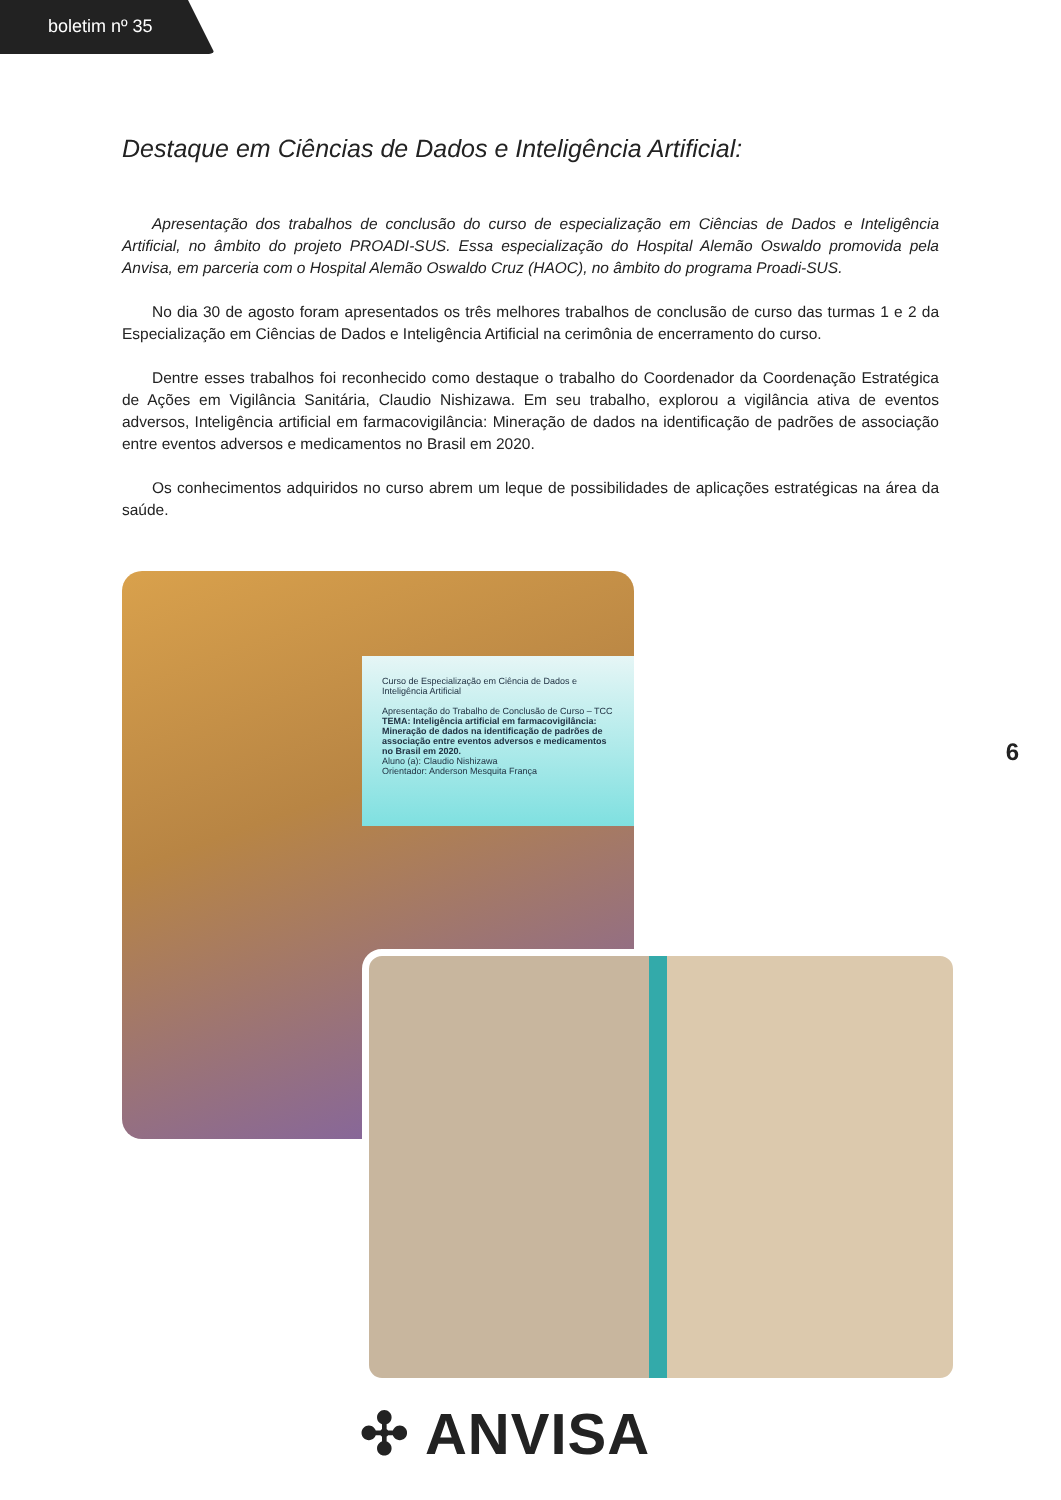boletim nº 35
Destaque em Ciências de Dados e Inteligência Artificial:
Apresentação dos trabalhos de conclusão do curso de especialização em Ciências de Dados e Inteligência Artificial, no âmbito do projeto PROADI-SUS. Essa especialização do Hospital Alemão Oswaldo promovida pela Anvisa, em parceria com o Hospital Alemão Oswaldo Cruz (HAOC), no âmbito do programa Proadi-SUS.
No dia 30 de agosto foram apresentados os três melhores trabalhos de conclusão de curso das turmas 1 e 2 da Especialização em Ciências de Dados e Inteligência Artificial na cerimônia de encerramento do curso.
Dentre esses trabalhos foi reconhecido como destaque o trabalho do Coordenador da Coordenação Estratégica de Ações em Vigilância Sanitária, Claudio Nishizawa. Em seu trabalho, explorou a vigilância ativa de eventos adversos, Inteligência artificial em farmacovigilância: Mineração de dados na identificação de padrões de associação entre eventos adversos e medicamentos no Brasil em 2020.
Os conhecimentos adquiridos no curso abrem um leque de possibilidades de aplicações estratégicas na área da saúde.
Curso de Especialização em Ciência de Dados e Inteligência Artificial
Apresentação do Trabalho de Conclusão de Curso – TCC
TEMA: Inteligência artificial em farmacovigilância: Mineração de dados na identificação de padrões de associação entre eventos adversos e medicamentos no Brasil em 2020.
Aluno (a): Claudio Nishizawa
Orientador: Anderson Mesquita França
6
✣ ANVISA